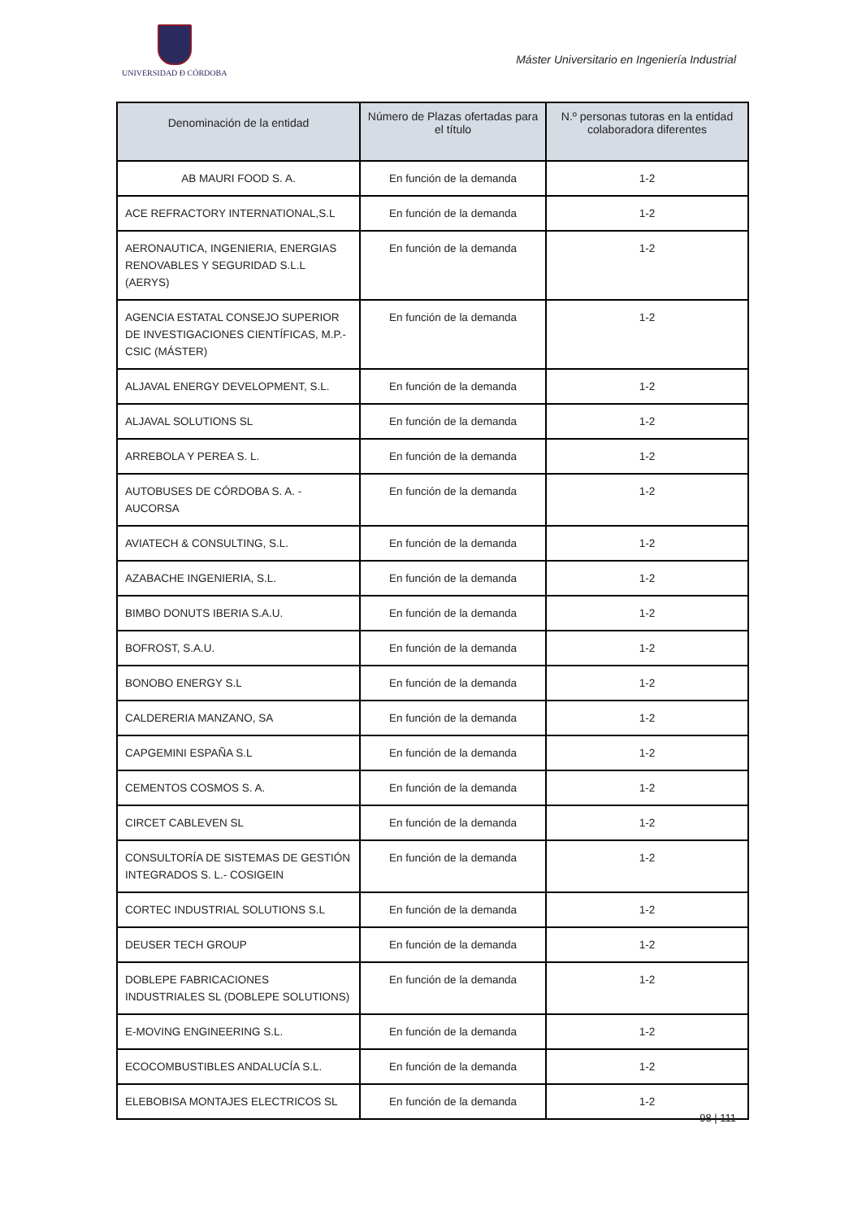UNIVERSIDAD Ð CÓRDOBA
Máster Universitario en Ingeniería Industrial
| Denominación de la entidad | Número de Plazas ofertadas para el título | N.º personas tutoras en la entidad colaboradora diferentes |
| --- | --- | --- |
| AB MAURI FOOD S. A. | En función de la demanda | 1-2 |
| ACE REFRACTORY INTERNATIONAL,S.L | En función de la demanda | 1-2 |
| AERONAUTICA, INGENIERIA, ENERGIAS RENOVABLES Y SEGURIDAD S.L.L (AERYS) | En función de la demanda | 1-2 |
| AGENCIA ESTATAL CONSEJO SUPERIOR DE INVESTIGACIONES CIENTÍFICAS, M.P.- CSIC (MÁSTER) | En función de la demanda | 1-2 |
| ALJAVAL ENERGY DEVELOPMENT, S.L. | En función de la demanda | 1-2 |
| ALJAVAL SOLUTIONS SL | En función de la demanda | 1-2 |
| ARREBOLA Y PEREA S. L. | En función de la demanda | 1-2 |
| AUTOBUSES DE CÓRDOBA S. A. - AUCORSA | En función de la demanda | 1-2 |
| AVIATECH & CONSULTING, S.L. | En función de la demanda | 1-2 |
| AZABACHE INGENIERIA, S.L. | En función de la demanda | 1-2 |
| BIMBO DONUTS IBERIA S.A.U. | En función de la demanda | 1-2 |
| BOFROST, S.A.U. | En función de la demanda | 1-2 |
| BONOBO ENERGY S.L | En función de la demanda | 1-2 |
| CALDERERIA MANZANO, SA | En función de la demanda | 1-2 |
| CAPGEMINI ESPAÑA S.L | En función de la demanda | 1-2 |
| CEMENTOS COSMOS S. A. | En función de la demanda | 1-2 |
| CIRCET CABLEVEN SL | En función de la demanda | 1-2 |
| CONSULTORÍA DE SISTEMAS DE GESTIÓN INTEGRADOS S. L.- COSIGEIN | En función de la demanda | 1-2 |
| CORTEC INDUSTRIAL SOLUTIONS S.L | En función de la demanda | 1-2 |
| DEUSER TECH GROUP | En función de la demanda | 1-2 |
| DOBLEPE FABRICACIONES INDUSTRIALES SL (DOBLEPE SOLUTIONS) | En función de la demanda | 1-2 |
| E-MOVING ENGINEERING S.L. | En función de la demanda | 1-2 |
| ECOCOMBUSTIBLES ANDALUCÍA S.L. | En función de la demanda | 1-2 |
| ELEBOBISA MONTAJES ELECTRICOS SL | En función de la demanda | 1-2 |
98 | 111